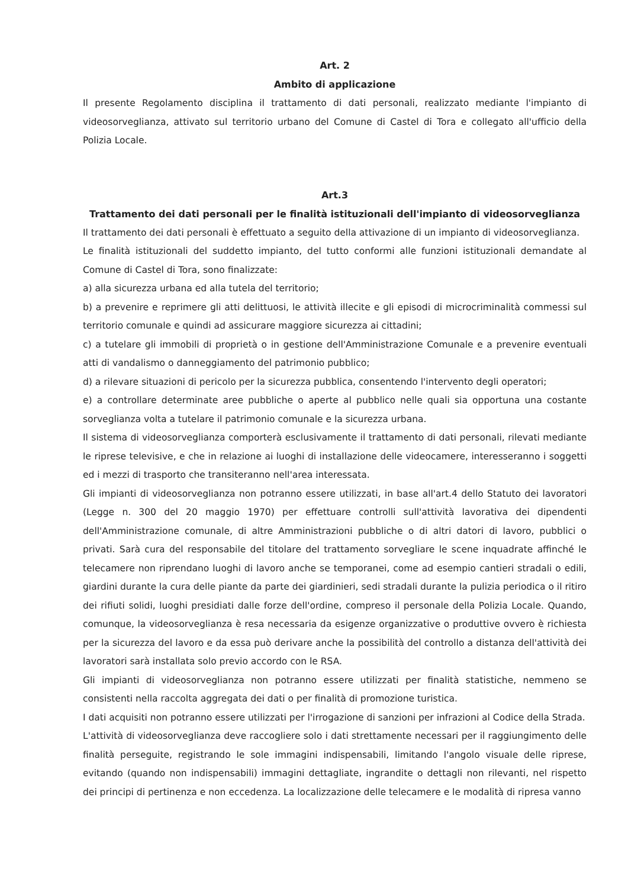Art. 2
Ambito di applicazione
Il presente Regolamento disciplina il trattamento di dati personali, realizzato mediante l'impianto di videosorveglianza, attivato sul territorio urbano del Comune di Castel di Tora e collegato all'ufficio della Polizia Locale.
Art.3
Trattamento dei dati personali per le finalità istituzionali dell'impianto di videosorveglianza
Il trattamento dei dati personali è effettuato a seguito della attivazione di un impianto di videosorveglianza.
Le finalità istituzionali del suddetto impianto, del tutto conformi alle funzioni istituzionali demandate al Comune di Castel di Tora, sono finalizzate:
a) alla sicurezza urbana ed alla tutela del territorio;
b) a prevenire e reprimere gli atti delittuosi, le attività illecite e gli episodi di microcriminalità commessi sul territorio comunale e quindi ad assicurare maggiore sicurezza ai cittadini;
c) a tutelare gli immobili di proprietà o in gestione dell'Amministrazione Comunale e a prevenire eventuali atti di vandalismo o danneggiamento del patrimonio pubblico;
d) a rilevare situazioni di pericolo per la sicurezza pubblica, consentendo l'intervento degli operatori;
e) a controllare determinate aree pubbliche o aperte al pubblico nelle quali sia opportuna una costante sorveglianza volta a tutelare il patrimonio comunale e la sicurezza urbana.
Il sistema di videosorveglianza comporterà esclusivamente il trattamento di dati personali, rilevati mediante le riprese televisive, e che in relazione ai luoghi di installazione delle videocamere, interesseranno i soggetti ed i mezzi di trasporto che transiteranno nell'area interessata.
Gli impianti di videosorveglianza non potranno essere utilizzati, in base all'art.4 dello Statuto dei lavoratori (Legge n. 300 del 20 maggio 1970) per effettuare controlli sull'attività lavorativa dei dipendenti dell'Amministrazione comunale, di altre Amministrazioni pubbliche o di altri datori di lavoro, pubblici o privati. Sarà cura del responsabile del titolare del trattamento sorvegliare le scene inquadrate affinché le telecamere non riprendano luoghi di lavoro anche se temporanei, come ad esempio cantieri stradali o edili, giardini durante la cura delle piante da parte dei giardinieri, sedi stradali durante la pulizia periodica o il ritiro dei rifiuti solidi, luoghi presidiati dalle forze dell'ordine, compreso il personale della Polizia Locale. Quando, comunque, la videosorveglianza è resa necessaria da esigenze organizzative o produttive ovvero è richiesta per la sicurezza del lavoro e da essa può derivare anche la possibilità del controllo a distanza dell'attività dei lavoratori sarà installata solo previo accordo con le RSA.
Gli impianti di videosorveglianza non potranno essere utilizzati per finalità statistiche, nemmeno se consistenti nella raccolta aggregata dei dati o per finalità di promozione turistica.
I dati acquisiti non potranno essere utilizzati per l'irrogazione di sanzioni per infrazioni al Codice della Strada.
L'attività di videosorveglianza deve raccogliere solo i dati strettamente necessari per il raggiungimento delle finalità perseguite, registrando le sole immagini indispensabili, limitando l'angolo visuale delle riprese, evitando (quando non indispensabili) immagini dettagliate, ingrandite o dettagli non rilevanti, nel rispetto dei principi di pertinenza e non eccedenza. La localizzazione delle telecamere e le modalità di ripresa vanno